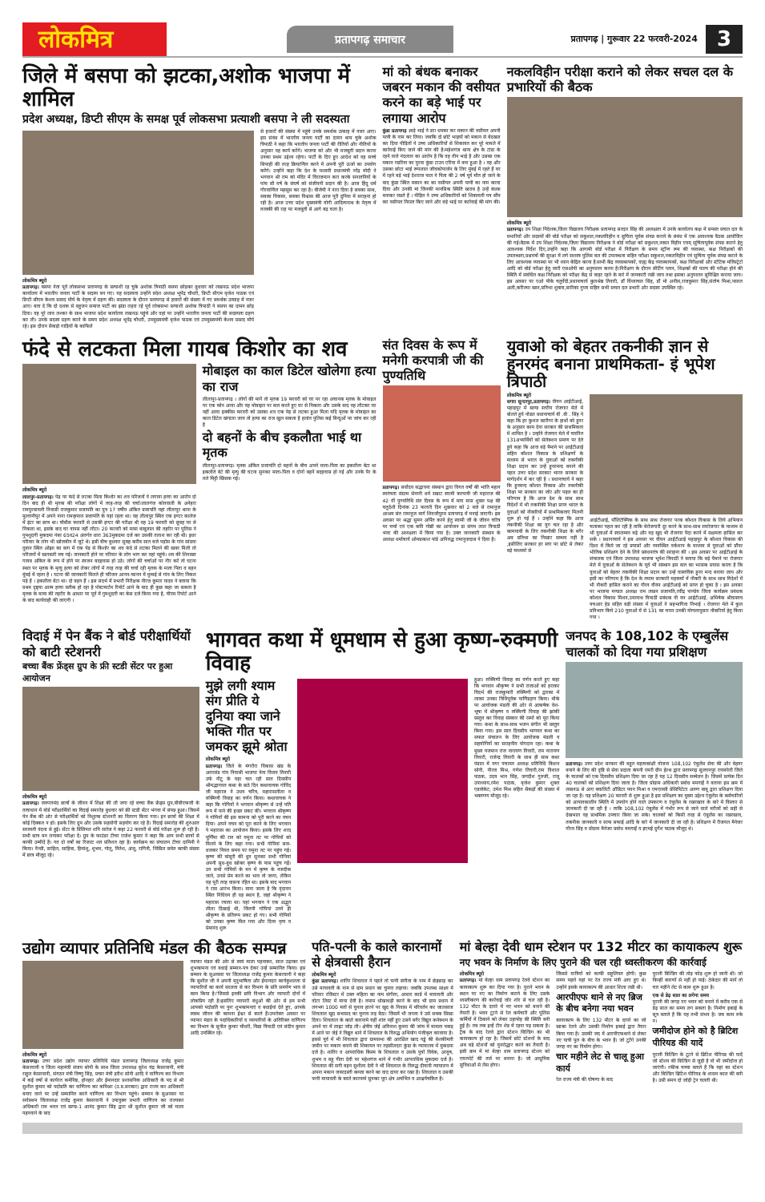लोकमित्र
प्रतापगढ़ समाचार
प्रतापगढ़ | गुरूवार 22 फरवरी-2024
3
जिले में बसपा को झटका,अशोक भाजपा में शामिल
प्रदेश अध्यक्ष, डिप्टी सीएम के समक्ष पूर्व लोकसभा प्रत्याशी बसपा ने ली सदस्यता
लोकमित्र ब्यूरो
प्रतापगढ़। बसपा नेता पूर्व लोकसभा प्रतापगढ़ के प्रत्याशी रह चुके अशोक त्रिपाठी बसपा छोड़कर बुधवार को लखनऊ प्रदेश भाजपा कार्यालय में भारतीय जनता पार्टी के सदस्य बन गए। यह सदस्यता उन्होंने प्रदेश अध्यक्ष भूपेंद्र चौधरी, डिप्टी सीएम बृजेश पाठक एवं डिप्टी सीएम केशव प्रसाद मौर्य के नेतृत्व में ग्रहण की। सदस्यता के दौरान प्रतापगढ़ से हजारों की संख्या में गए समर्थक उत्साह में नजर आए। बता दे कि दो दशक से बहुजन समाज पार्टी का झंडा लहरा रहे पूर्व लोकसभा प्रत्याशी अशोक त्रिपाठी ने बसपा का दामन छोड़ दिया। वह पूरे लाव लश्कर के साथ भाजपा प्रदेश कार्यालय लखनऊ पहुंचे और वहां पर उन्होंने भारतीय जनता पार्टी की सदस्यता ग्रहण कर ली। उनके सदस्य ग्रहण करने के समय प्रदेश अध्यक्ष भूपेंद्र चौधरी, उपमुख्यमंत्री बृजेश पाठक एवं उपमुख्यमंत्री केशव प्रसाद मौर्य रहे। इस दौरान सैकड़ो गाड़ियों के काफिले
से हजारों की संख्या में पहुंचे उनके समर्थक उत्साह में नजर आए।इस संबंध में भारतीय जनता पार्टी का दामन थाम चुके अशोक त्रिपाठी ने कहा कि भारतीय जनता पार्टी की रीतियों और नीतियों के अनुसार वह कार्य करेंगे। भाजपा को और भी मजबूती प्रदान करना उनका प्रथम उद्देश्य रहेगा। पार्टी के दिए हुए आदेश को वह सच्चे सिपाही की तरह क्रियान्वित करने में अपनी पूरी ऊर्जा का उपयोग करेंगे। उन्होंने कहा कि देश के यशस्वी प्रधानमंत्री नरेंद्र मोदी ने भगवान श्री राम को मंदिर में विराजमान करा करके सनातनियों के पांच सौ वर्ष के संघर्ष को संजीवनी प्रदान की है। आज हिंदू धर्म गौरवान्वित महसूस कर रहा है। बीजेपी ने नारा दिया है सबका साथ, सबका विकास, सबका विश्वास की आज पूरी दुनिया में सराहना हो रही है। आज उत्तर प्रदेश मुख्यमंत्री योगी आदित्यनाथ के नेतृत्व में तरक्की की राह पर मजबूती से आगे बढ़ चला है।
मां को बंधक बनाकर जबरन मकान की वसीयत करने का बड़े भाई पर लगाया आरोप
कुंडा प्रतापगढ़ ।बड़े भाई ने डरा धमका कर मकान की वसीयत अपनी पत्नी के नाम कर लिया। जबकि दो छोटे भाइयों को मकान से बेदखल कर दिया पीड़ितों ने उच्च अधिकारियों से शिकायत कर पूरे मामले में कार्रवाई किए जाने की मांग की है।महेशगंज थाना क्षेत्र के टांडा के रहने वाले नंदलाल का आरोप है कि वह तीन भाई है और उसका एक मकान गडरिया का पुरवा कुंडा टाउन एरिया में बना हुआ है । वह और उसका छोटा भाई रूपलाल जीवकोपार्जन के लिए मुंबई में रहते हैं घर में रहने बड़े भाई देशराज पाल ने पिता की 2 वर्ष पूर्व मौत हो जाने के बाद कुंडा स्थित मकान का का वसीयत अपनी पत्नी का नाम करवा दिया और उनकी मां जिनकी मानसिक स्थिति खराब है उन्हें बंधक बनाकर रखते हैं । पीड़ित ने उच्च अधिकारियों को शिकायती पत्र सौंप कर वसीयत निरस्त किए जाने और बड़े भाई पर कार्रवाई की मांग की।
नकलविहीन परीक्षा कराने को लेकर सचल दल के प्रभारियों की बैठक
लोकमित्र ब्यूरो
प्रतापगढ़। उप शिक्षा निदेशक,जिला विद्यालय निरीक्षक प्रतापगढ़ सरदार सिंह की अध्यक्षता में उनके कार्यालय कक्ष में समस्त सचल दल के प्रभारियों और सदस्यों की बोर्ड परीक्षा को सकुशल,नकलविहीन व सुचिता पूर्वक संपन्न कराने के संबंध में एक आवश्यक बैठक आयोजित की गई।बैठक में उप शिक्षा निदेशक,जिला विद्यालय निरीक्षक ने बोर्ड परीक्षा को सकुशल,नकल विहीन एवम् सूचितापूर्वक संपन्न कराने हेतु आवश्यक निर्देश दिए,उन्होंने कहा कि आगामी बोर्ड परीक्षा में निरीक्षण के समय स्ट्रॉन्ग रूम की व्यवस्था, कक्ष निरीक्षकों की उपलब्धता,प्रश्नपत्रों की सुरक्षा में लगे सशस्त्र पुलिस बल की उपलब्धता सहित परीक्षा सकुशल,नकलविहीन एवं सुचिता पूर्वक संपन्न कराने के लिए आवश्यक व्यवस्था पर भी ध्यान केंद्रित करना है।सभी केंद्र व्यवस्थापकों, वाह्य केंद्र व्यवस्थापकों, कक्ष निरीक्षकों और स्टेटिक मजिस्ट्रेटों आदि को बोर्ड परीक्षा हेतु जारी एसओपी का अनुपालन करना है।निरीक्षण के दौरान सीटिंग प्लान, शिक्षकों की पाल्य की परीक्षा होने की स्थिति में संबंधित कक्ष निरीक्षक को परीक्षा केंद्र से बाहर रहने के बारे में जानकारी रखी जाय तथा इसका अनुपालन सुनिश्चित कराया जाय। इस अवसर पर एओ पीके चतुर्वेदी,प्रधानाचार्य कुलश्रेष्ठ तिवारी, डॉ विंध्याचल सिंह, डॉ मो अनीस,राजकुमार सिंह,संतोष मिश्रा,नसरत अली,करिज्मा खान,प्रतिभा शुक्ला,सारिका गुप्ता सहित सभी सचल दल प्रभारी और सदस्य उपस्थित रहे।
फंदे से लटकता मिला गायब किशोर का शव
लोकमित्र ब्यूरो
लालपुर-प्रतापगढ़। पेड़ पर फंदे से लटका मिला किशोर का शव परिजनों ने लगाया हत्या का आरोप दो दिन बाद ही थी मृतक की परीक्षा लोगों में तरह-तरह की चर्चा।लालगंज कोतवाली के अनेहरा रामपुरबावली निवासी राजकुमार प्रजापति का पुत्र 17 वर्षीय अंकित प्रजापति यहां लीलापुर थाना के मुल्तानीपुर में अपने नाना रामकृपाल प्रजापति के यहां रहता था। वह लीलापुर स्थित एक इण्टर कालेज में इंटर का छात्र था। चौबीस फरवरी से उसकी इण्टर की परीक्षा थी वह 19 फरवरी को सुबह घर से निकला था, इसके बाद घर वापस नहीं लौटा। 20 फरवरी को मामा बाबूलाल की तहरीर पर पुलिस ने गुमशुदगी मुकदमा नंबर 65व24 अंतर्गत धारा 363मुकदमा दर्ज कर उसकी तलाश कर रही थी। इधर परिवार के लोग भी खोजबीन में जुटे थे। इसी बीच बुधवार सुबह करीब सात बजे पड़ोस के गांव सांडवा दुबान स्थित ओझा का बाग में एक पेड़ से किशोर का शव फंदे से लटका मिलने की खबर मिली तो परिजनों में खलबली मच गई। जानकारी होने पर परिवार के लोग भाग कर वहां पहुंचे। शव की शिनाख्त गायब अंकित के रूप में होने पर स्वजन बदहवास हो उठे। लोगों की चर्चाओं पर गौर करें तो घटना स्थल पर मृतक के मृत्यु हत्या को लेकर लोगों में तरह तरह की चर्चा रही मृतक के माता पिता व बहन मुंबई में रहता है । घटना की जानकारी मिलते ही परिजन आनन-फानन में मुम्बई से गांव के लिए निकल पड़े हैं । इकलौता बेटा था। दो बहन हैं । इस संदर्भ में प्रभारी निरीक्षक नीरज कुमार यादव ने बताया कि प्रथम दृष्ट्या आत्म हत्या प्रतीक हो रहा है पोस्टमार्टम रिपोर्ट आने के बाद ही कुछ कहा जा सकता है मृतक के मामा की तहरीर के आधार पर पूर्व में गुमशुदगी का केस दर्ज किया गया है, पीएम रिपोर्ट आने के बाद कार्यवाही की जाएगी ।
मोबाइल का काल डिटेल खोलेगा हत्या का राज
लीलापुर-प्रतापगढ़ । लोगों की मानें तो मृतक 19 फरवरी को घर पर रहा अचानक मृतक के मोबाइल पर एक फोन आया और वह मोबाइल पर बात करते हुए घर से निकला और उसके बाद वह लौटकर घर नहीं आया इक्कीस फरवरी को उसका शव एक पेड़ से लटका हुआ मिला यदि मृतक के मोबाइल का काल डिटेल खंगाला जाय तो हत्या का राज खुल सकता है हलांत पुलिस कई बिन्दुओं पर जांच कर रही है
दो बहनों के बीच इकलौता भाई था मृतक
लीलापुर-प्रतापगढ़। मृतक अंकित प्रजापति दो बहनों के बीच अपने माता-पिता का इकलौता बेटा था इकलौते बेटे की मृत्यु की घटना सुनकर माता-पिता व दोनों बहनें बदहवास हो गई और उनके पैर के तले मिट्टी खिसक गई।
संत दिवस के रूप में मनेगी करपात्री जी की पुण्यतिथि
प्रतापगढ़। सर्वोदय सद्भावना संस्थान द्वारा विगत वर्षों की भांति महान स्वतंत्रता संग्राम सेनानी धर्म सम्राट स्वामी करपात्री जी महाराज की 42 वीं पुण्यतिथि संत दिवस के रूप में माघ मास शुक्ल पक्ष की चतुर्दशी दिनांक 23 फरवरी दिन शुक्रवार को 2 बजे से रामानुज आश्रम संत रामानुज मार्ग शिवजीपुरम प्रतापगढ़ में मनाई जाएगी। इस अवसर पर श्रद्धा सुमन अर्पित करने हेतु स्वामी जी के जीवन चरित्र पर चर्चा एवं एक कवि गोष्ठी का आयोजन डा संगम लाल त्रिपाठी भंवर की अध्यक्षता में किया गया है। उक्त जानकारी संस्थान के अध्यक्ष धर्माचार्य ओमप्रकाश पांडे अनिरुद्ध रामानुजदास ने दिया है।
युवाओ को बेहतर तकनीकी ज्ञान से हुनरमंद बनाना प्राथमिकता- इं भूपेश त्रिपाठी
लोकमित्र ब्यूरो
सगरा सुन्दरपुर,प्रतापगढ़। वीयन आईटीआई, पहाड़पुर में खण्ड स्तरीय रोजगार मेले में बोलते हुये नोडल प्रधानाचार्य बी .बी . सिंह ने कहा कि हर कुशल कारीगर के हाथों को हुनर के अनुसार काम देना सरकार की प्राथमिकता में शामिल है । उन्होंने रोजगार मेले में चयनित 131अभ्यर्थियों को सेलेक्शन प्रमाण पर देते हुये कहा कि आज बड़े पैमाने पर आईटीआई सहित कौशल विकास के प्रशिक्षणों के माध्यम से भारत के युवाओं को तकनीकी शिक्षा प्रदान कर उन्हें हुनरमन्द बनाने की पहल उत्तर प्रदेश सरकार भारत सरकार के मार्गदर्शन में कर रही है । प्रधानाचार्य ने कहा कि हुनमन्द कौशल विकास और तकनीकी शिक्षा पर सरकार का जोर और पहल का ही परिणाम है कि आज देश के साथ साथ विदेशों में भी तकनीकी शिक्षा प्राप्त भारत के युवाओं को नौकरियों में प्राथमिकताएं मिलनी शुरू हो गई हैं । उन्होंने कहा कि आज तकनीकी शिक्षा का युग चल रहा है और कामयाबी के लिए तकनीकी शिक्षा के बगैर अब प्रतिभा का निखार सम्भव नहीं है ,इसीलिए सरकार हर स्तर पर छोटे से लेकर बड़े माध्यमो से
आईटीआई, पॉलिटेक्निक के साथ साथ रोजगार परक कौशल विकास के लिये अभियान चलाकर पहल कर रही है ताकि बेरोजगारी दूर करने के साथ-साथ स्वरोजगार के माध्यम से भी युवाओं में स्वालम्बन बढ़े और वह खुद भी रोजगार पैदा करने में सक्षमता हासिल कर सकें । प्रधानाचार्य ने इस अवसर पर वीयन आईटीआई पहाड़पुर के कौशल विकास की दिशा में किये जा रहे प्रयासों और व्यवस्थित वर्कशाप के माध्यम से युवाओं को प्रॉपर भौतिक प्रशिक्षण देने के लिये प्रबंधनतंत्र की सराहना की । इस अवसर पर आईटीआई के संचालक एवं जिला उपाध्यक्ष भाजपा भूपेश त्रिपाठी ने बताया कि बड़े पैमाने पर रोजगार मेले में युवाओं के सेलेक्शन के पूर्व भी संस्थान इस बात का भरसक प्रयास करता है कि युवाओं को बेहतर तकनीकी शिक्षा प्रदान कर उन्हें वास्तविक हुनर मन्द बनाया जाय और इसी का परिणाम है कि देश के तमाम सरकारी महकमों में नौकरी के साथ साथ विदेशों में भी नौकरी हासिल कराने का गौरव वीयन आईटीआई को प्राप्त हो चुका है । इस अवसर पर भाजपा मण्डल अध्यक्ष राम लखन प्रजापति,रवींद्र पाण्डेय जिला कार्यक्रम प्रबंधक कौशल विकास मिशन,उमानाथ त्रिपाठी प्रबंधक वी यन आईटीआई, अभिषेक श्रीवास्तव यचआर हेड सहित बड़ी संख्या में युवाओं ने सहभागिता निभाई । रोजगार मेले में कुल प्रतिभाग किये 210 युवाओं में से 131 का चयन उनकी योग्यतानुसार नौकरियों हेतु किया गया ।
विदाई में पेन बैंक ने बोर्ड परीक्षार्थियों को बाटी स्टेशनरी
बच्चा बैंक फ्रेंड्स ग्रुप के फ्री स्टडी सेंटर पर हुआ आयोजन
लोकमित्र ब्यूरो
प्रतापगढ़। जरूरतमंद छात्रों के जीवन में शिक्षा की लौ जगा रहे बच्चा बैंक फ्रेंड्स ग्रुप,बीबीएफजी के तत्वाधान में बोर्ड परीक्षार्थियों का विदाई समारोह बुधवार को फ्री स्टडी सेंटर भंगवा में संपन्न हुआ। जिसमें पेन बैंक की ओर से परीक्षार्थियों को निशुल्क स्टेशनरी का वितरण किया गया। इन छात्रों की शिक्षा में कोई दिक्कत न हो। इसके लिए ग्रुप और उसके सहयोगी सहयोग कर रहे हैं। विदाई समारोह की शुरुआत सरस्वती वंदना से हुई। सेंटर के प्रिंसिपल शनि सरोज ने कहा 22 फरवरी से बोर्ड परीक्षा शुरू हो रही है। सभी छात्र मन लगाकर परीक्षा दें। ग्रुप के फाउंडर टीचर राजेश कुमार ने कहा कि आप सभी छात्रों से काफी उम्मीदें हैं। गत दो वर्षों का रिजल्ट शत प्रतिशत रहा है। कार्यक्रम का संचालन टीचर दामिनी ने किया। नैन्सी, साहिल, साहिबा, हिमांशु, शुभम, गोलू, नितेश, अंजू, रागिनी, निखिल समेत काफी संख्या में छात्र मौजूद रहे।
भागवत कथा में धूमधाम से हुआ कृष्ण-रुक्मणी विवाह
मुझे लगी श्याम संग प्रीति ये दुनिया क्या जाने
भक्ति गीत पर जमकर झूमे श्रोता
लोकमित्र ब्यूरो
प्रतापगढ़। जिले के मंगरौरा विकास खंड के अतरसंड गांव निवासी भाजपा नेता विजय तिवारी उर्फ नीटू के यहा चल रही सात दिवसीय श्रीमद्भागवत कथा के छठे दिन कथावाचक गोविंद जी महराज ने उधव चरित्र, महारासलीला व रुक्मिणी विवाह का वर्णन किया। कथावाचक ने कहा कि गोपियों ने भगवान श्रीकृष्ण से उन्हें पति रूप में पाने की इच्छा प्रकट की। भगवान श्रीकृष्ण ने गोपियों की इस कामना को पूरी करने का वचन दिया। अपने वचन को पूरा करने के लिए भगवान ने महारास का आयोजन किया। इसके लिए शरद पूर्णिमा की रात को यमुना तट पर गोपियों को मिलने के लिए कहा गया। सभी गोपियां सज-धजकर नियत समय पर यमुना तट पर पहुंच गई। कृष्ण की बांसुरी की धुन सुनकर सभी गोपियां अपनी सुध-बुध खोकर कृष्ण के पास पहुंच गईं। उन सभी गोपियों के मन में कृष्ण के नजदीक जाने, उनसे प्रेम करने का भाव तो जागा, लेकिन यह पूरी तरह वासना रहित था। इसके बाद भगवान ने रास आरंभ किया। माना जाता है कि वृंदावन स्थित निधिवन ही वह स्थान है, जहां श्रीकृष्ण ने महारास रचाया था। यहां भगवान ने एक अद्भुत लीला दिखाई थी, जितनी गोपियां उतने ही श्रीकृष्ण के प्रतिरूप प्रकट हो गए। सभी गोपियों को उनका कृष्ण मिल गया और दिव्य नृत्य व प्रेमानंद शुरू
हुआ। रुक्मिणी विवाह का वर्णन करते हुए कहा कि भगवान श्रीकृष्ण ने सभी राजाओं को हराकर विदर्भ की राजकुमारी रुक्मिणी को द्वारका में लाकर उनका विधिपूर्वक पाणिग्रहण किया। मौके पर आयोजक मंडली की ओर से आकर्षक वेश-भूषा में श्रीकृष्ण व रुक्मिणी विवाह की झांकी प्रस्तुत कर विवाह संस्कार की रस्मों को पूरा किया गया। कथा के साथ-साथ भजन संगीत भी प्रस्तुत किया गया। इस सात दिवसीय भागवत कथा का सफल संचालन के लिए आयोजक मंडली व सहयोगियों का सराहनीय योगदान रहा। कथा के मुख्य यजमान राज नारायण तिवारी, राम नारायण तिवारी, राजेन्द्र तिवारी के साथ ही साथ कथा पंडाल में नगर पंचायत अध्यक्ष प्रतिनिधि किशन सोनी, नीरज मिश्र, गणेश तिवारी,राम विशाल पाठक, उदय भान सिंह, जगदीश गुरुजी, राजू उपाध्याय,रमेश पाठक, बृजेश कुमार शुक्ल एडवोकेट, उमेश मिश्र सहित सैकड़ों की संख्या में भक्तगण मौजूद रहे।
जनपद के 108,102 के एम्बुलेंस चालकों को दिया गया प्रशिक्षण
प्रतापगढ़। उत्तर प्रदेश सरकार की बहुत महत्वकांक्षी योजना 108,102 एंबुलेंस सेवा की और बेहतर बनाने के लिए की दृष्टि से सेवा प्रदाता कंपनी एमरी ग्रीन हेल्थ द्वारा प्रतापगढ़ सुल्तानपुर रायबरेली जिले के चालकों को एक दिवसीय प्रशिक्षण दिया जा रहा है यह 12 दिवसीय सम्मेलन है। जिसमें प्रत्येक दिन 40 चालकों को प्रशिक्षण दिया जाता है। जिला प्रोग्राम अधिकारी प्रबोध ममगाईं ने बताया इस क्रम में लखनऊ से आए क्वालिटी ऑडिटर पवन मिश्रा व एमएलसी प्रेसिपिटेटर अरुण बाबू द्वारा प्रशिक्षण दिया जा रहा है। यह प्रशिक्षण 20 फरवरी से शुरू हुआ है इस प्रशिक्षण का मुख्य उद्देश्य एंबुलेंस के कर्मचारियों को आपातकालीन स्थिति में उपयोग होने वाले उपकरण व एंबुलेंस के रखरखाव के बारे में विस्तार से जानकारी दी जा रही है । ताकि 108,102 एंबुलेंस में गंभीर रूप से जाने वाले मरीजों को सही से देखभाल वह प्राथमिक उपचार किया जा सके। चालकों को किसी तरह से एंबुलेंस का रखरखाव, तकनीक जानकारी व साफ सफाई आदि के बारे में जानकारी दी जा रही है। प्रशिक्षण में रीजनल मैनेजर गौरव सिंह व प्रोग्राम मैनेजर प्रबोध ममगाईं व इएमई दुर्गेश पाठक मौजूद थे।
उद्योग व्यापार प्रतिनिधि मंडल की बैठक सम्पन्न
लोकमित्र ब्यूरो
प्रतापगढ़। उत्तर प्रदेश उद्योग व्यापार प्रतिनिधि मंडल प्रतापगढ़ जिलाध्यक्ष राजेंद्र कुमार केसरवानी व जिला महामंत्री संजय सोनी के साथ जिला उपाध्यक्ष सुरेश चंद्र केसरवानी, मंत्री राहुल केसरवानी, संगठन मंत्री विष्णु सिंह, प्रचार मंत्री हरीश सोनी आदि ने वाणिज्य कर विभाग में कई वर्षो से कार्यरत कर्मनिष्ठ, होनहार और ईमानदार प्रशासनिक अधिकारी के पद से श्री सुशील कुमार को पदोन्नति कर वाणिज्य कर कमिश्नर (उ.प्र.सरकार) द्वारा राज्य कर अधिकारी बनाए जाने पर उन्हें सम्मानित करने वाणिज्य कर विभाग पहुंचे। सम्मान के सुअवसर पर सर्वप्रथम जिलाध्यक्ष राजेंद्र कुमार केसरवानी ने उपायुक्त प्रभारी वाणिज्य कर राज्यकर अधिकारी राम भवन एवं खण्ड-1 आनंद कुमार सिंह द्वारा श्री सुशील कुमार जी को माला पहनवाने के बाद
व्यापार मंडल की ओर से स्वयं माला पहनाकर, साल उढ़ाकर एवं शुभकामना एवं बधाई सम्मान-पत्र देकर उन्हें सम्मानित किया। इस सम्मान के सुअवसर पर जिलाध्यक्ष राजेंद्र कुमार केसरवानी ने कहा कि सुशील जी ने अपनी मृदुभाषिता और ईमानदार कार्यकुशलता से व्यापारियों का कार्य सरलता से कर विभाग के प्रति समर्पण भाव से काम किया है।'जिससे इनकी छवि विभाग और व्यापारी दोनों में लोकप्रिय रही है।इसलिए व्यापारी बंधुओं की ओर से हम सभी आपको पदोन्नति पर पुनः शुभकामनाएं व बधाईयां देते हुए, आपके स्वस्थ जीवन की कामना ईश्वर से करते हैं।उपरोक्त अवसर पर व्यापार मंडल के पदाधिकारियों व व्यापारियों के अतिरिक्त वाणिज्य कर विभाग के सुनील कुमार चौधरी, विद्या त्रिपाठी एवं संदीप कुमार आदि उपस्थित रहे।
पति-पत्नी के काले कारनामों से क्षेत्रवासी हैरान
लोकमित्र ब्यूरो
कुंडा प्रतापगढ़। शातिर शिवलाल ने पहले तो पत्नी संगीता के नाम में छेड़छाड़ कर उसे मायावती के नाम से ग्राम प्रधान का चुनाव लड़ाया। जबकि उपलब्ध साक्ष्य में परिवार रजिस्टर में उक्त महिला का नाम संगीता, आधार कार्ड में मायावती और वोटर लिस्ट में माया देवी है। तमाम धोखाधड़ी करने के बाद भी ग्राम प्रधान में लगभग 1000 मतों से चुनाव हारने पर खुद के निवास में परिवर्तन कर जालसाज शिवलाल खुद सभासद का चुनाव लड़ बैठा। जिसमें भी जनता ने उसे सबक सिखा दिया। शिवलाल के काले कारनामे यहीं शांत नहीं हुए उसने बगैर विद्युत कनेक्शन के अपने घर में लाइट जोड़ ली। क्षेत्रीय जेई अविनाश कुमार की जांच में मामला पकड़ में आने पर जेई ने विद्युत थाने में शिवलाल के विरुद्ध अभियोग पंजीकृत करवाया है। इससे पूर्व में भी शिवलाल द्वारा ग्रामसभा की आरक्षित खाद गड्ढे की बेशकीमती जमीन पर मकान बनाने की शिकायत पर तहसीलदार कुंडा के न्यायालय में मुकदमा दर्ज है। शातिर व आपराधिक किस्म के शिवलाल व उसके पुत्रों विवेक, आयुष, शुभम व बहू गीता देवी पर महेशगंज थाने में गंभीर आपराधिक मुकदमा दर्ज है। शिवलाल की सगी बहन सुशीला देवी ने भी शिवलाल के विरुद्ध दीवानी न्यायालय में अपना मकान जबरदस्ती कब्जा करने का वाद दायर कर रखा है। शिवलाल व उसकी पत्नी मायावती के काले कारनामे सुनकर पूरा क्षेत्र अचंभित व आश्चर्यचकित है।
मां बेल्हा देवी धाम स्टेशन पर 132 मीटर का कायाकल्प शुरू
नए भवन के निर्माण के लिए पुराने की चल रही ध्वस्तीकरण की कार्रवाई
लोकमित्र ब्यूरो
प्रतापगढ़। मां बेल्हा धाम प्रतापगढ़ रेलवे स्टेशन का कायाकल्प शुरू कर दिया गया है। पुराने भवन के स्थान पर नए का निर्माण कराने के लिए उसके ध्वस्तीकरण की कार्रवाई जोर शोर से चल रही है। 132 मीटर के दायरे में नए भवन को बनाने की तैयारी है। भवन टूटने से रेल कर्मचारी और पुलिस कर्मियों में ठिकाने को लेकर उहापोह की स्थिति बनी हुई है। तब तक इन्हें टीन शेड में रहना पड़ सकता है। ट्रैक के बाद रेलवे द्वारा स्टेशन बिल्डिंग का भी कायाकल्प हो रहा है। जिसमें छोटे स्टेशनों के बाद अब बड़े स्टेशनों को पुनरोद्धार करने का तैयारी है। इसी क्रम में मां बेल्हा धाम प्रतापगढ़ स्टेशन को एयरपोर्ट की तर्ज पर बनाना है। जो आधुनिक सुविधाओं से लैस होगा।
जिससे यात्रियों को काफी सहूलियत होगी। कुछ समय पहले यहां पर रेल राज्य मंत्री आए हुए थे। उन्होंने इसके कायाकल्प की आधार शिला रखी थी।
आरपीएफ थाने से नए ब्रिज के बीच बनेगा नया भवन
कायाकल्प के लिए 132 मीटर के दायरे का जो खाका रेलवे और उसकी निर्माण इकाई द्वारा तैयार किया गया है। उसकी जद में आरपीएफथाने से लेकर नए यात्री पुल के बीच के भवन हैं। जो टूटेंगे उनकी जगह नए का निर्माण होगा।
चार महीने लेट से चालू हुआ कार्य
रेल राज्य मंत्री की घोषणा के बाद
पुरानी बिल्डिंग की तोड़ फोड़ शुरू हो जानी थी। जो किन्हीं कारणों से नहीं हो पाई। ठेकेदार की मानें तो चार महीने लेट से काम शुरू हुआ है।
एक से डेढ़ साल का लगेगा समय
पुरानी की जगह नए भवन को बनाने में करीब एक से डेढ़ साल का समय लग सकता है। निर्माण इकाई के सूत्र बताते हैं कि यह तभी संभव है। जब काम रुके न।
जमीदोज होने को है ब्रिटिश पीरियड की यादें
पुरानी बिल्डिंग के टूटने से ब्रिटिश पीरियड की यादें जो स्टेशन की बिल्डिंग से जुड़ी है वो भी जमीदोज हो जाएंगी। रफीक चच्चा बताते हैं कि यहां का स्टेशन और बिल्डिंग ब्रिटिश पीरियड के शासन काल की बनी है। उसी समय दो जोड़ी ट्रेन चलती थी।